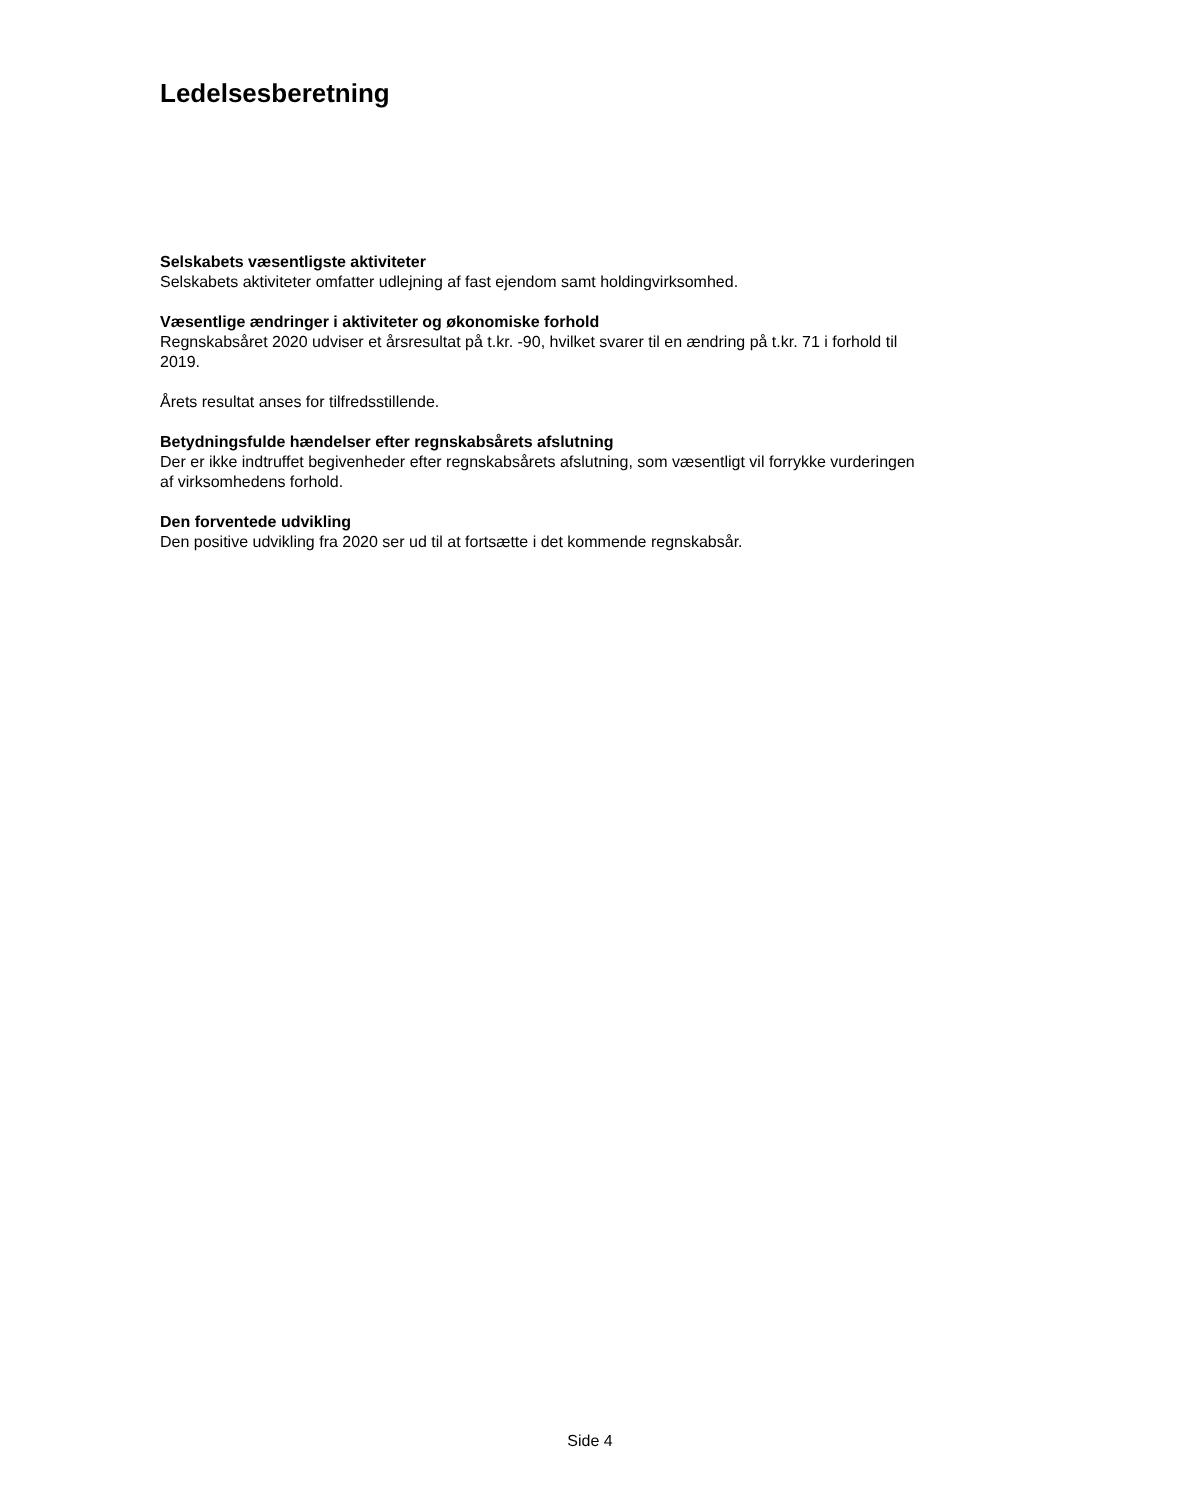Ledelsesberetning
Selskabets væsentligste aktiviteter
Selskabets aktiviteter omfatter udlejning af fast ejendom samt holdingvirksomhed.
Væsentlige ændringer i aktiviteter og økonomiske forhold
Regnskabsåret 2020 udviser et årsresultat på t.kr. -90, hvilket svarer til en ændring på t.kr. 71 i forhold til 2019.
Årets resultat anses for tilfredsstillende.
Betydningsfulde hændelser efter regnskabsårets afslutning
Der er ikke indtruffet begivenheder efter regnskabsårets afslutning, som væsentligt vil forrykke vurderingen af virksomhedens forhold.
Den forventede udvikling
Den positive udvikling fra 2020 ser ud til at fortsætte i det kommende regnskabsår.
Side 4